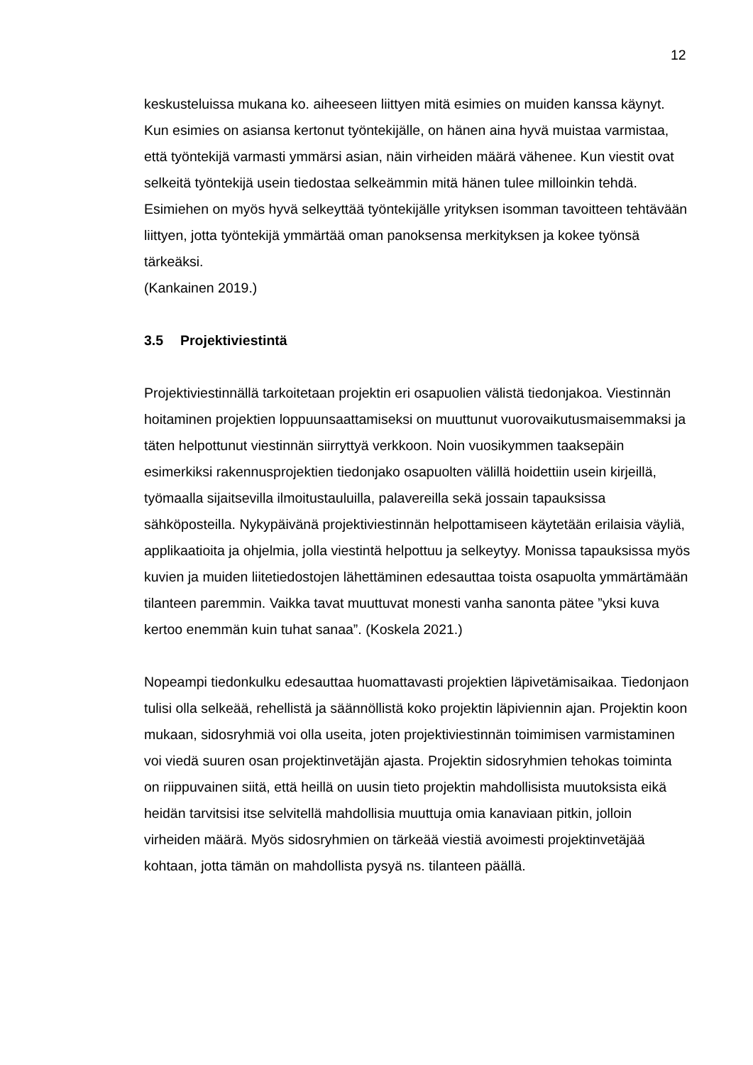12
keskusteluissa mukana ko. aiheeseen liittyen mitä esimies on muiden kanssa käynyt. Kun esimies on asiansa kertonut työntekijälle, on hänen aina hyvä muistaa varmistaa, että työntekijä varmasti ymmärsi asian, näin virheiden määrä vähenee. Kun viestit ovat selkeitä työntekijä usein tiedostaa selkeämmin mitä hänen tulee milloinkin tehdä. Esimiehen on myös hyvä selkeyttää työntekijälle yrityksen isomman tavoitteen tehtävään liittyen, jotta työntekijä ymmärtää oman panoksensa merkityksen ja kokee työnsä tärkeäksi.
(Kankainen 2019.)
3.5 Projektiviestintä
Projektiviestinnällä tarkoitetaan projektin eri osapuolien välistä tiedonjakoa. Viestinnän hoitaminen projektien loppuunsaattamiseksi on muuttunut vuorovaikutusmaisemmaksi ja täten helpottunut viestinnän siirryttyä verkkoon. Noin vuosikymmen taaksepäin esimerkiksi rakennusprojektien tiedonjako osapuolten välillä hoidettiin usein kirjeillä, työmaalla sijaitsevilla ilmoitustauluilla, palavereilla sekä jossain tapauksissa sähköposteilla. Nykypäivänä projektiviestinnän helpottamiseen käytetään erilaisia väyliä, applikaatioita ja ohjelmia, jolla viestintä helpottuu ja selkeytyy. Monissa tapauksissa myös kuvien ja muiden liitetiedostojen lähettäminen edesauttaa toista osapuolta ymmärtämään tilanteen paremmin. Vaikka tavat muuttuvat monesti vanha sanonta pätee ”yksi kuva kertoo enemmän kuin tuhat sanaa”. (Koskela 2021.)
Nopeampi tiedonkulku edesauttaa huomattavasti projektien läpivetämisaikaa. Tiedonjaon tulisi olla selkeää, rehellistä ja säännöllistä koko projektin läpiviennin ajan. Projektin koon mukaan, sidosryhmiä voi olla useita, joten projektiviestinnän toimimisen varmistaminen voi viedä suuren osan projektinvetäjän ajasta. Projektin sidosryhmien tehokas toiminta on riippuvainen siitä, että heillä on uusin tieto projektin mahdollisista muutoksista eikä heidän tarvitsisi itse selvitellä mahdollisia muuttuja omia kanaviaan pitkin, jolloin virheiden määrä. Myös sidosryhmien on tärkeää viestiä avoimesti projektinvetäjää kohtaan, jotta tämän on mahdollista pysyä ns. tilanteen päällä.